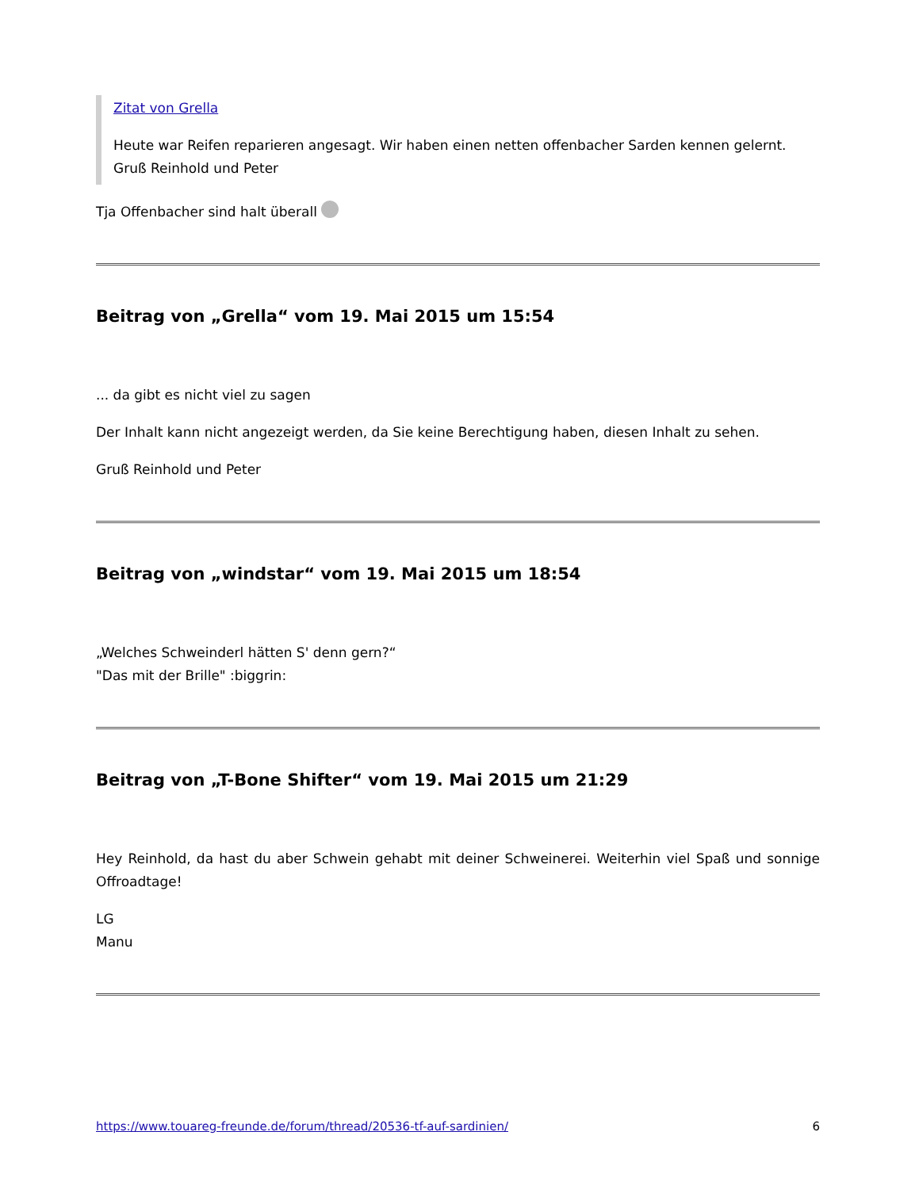Zitat von Grella
Heute war Reifen reparieren angesagt. Wir haben einen netten offenbacher Sarden kennen gelernt.
Gruß Reinhold und Peter
Tja Offenbacher sind halt überall
Beitrag von „Grella“ vom 19. Mai 2015 um 15:54
... da gibt es nicht viel zu sagen
Der Inhalt kann nicht angezeigt werden, da Sie keine Berechtigung haben, diesen Inhalt zu sehen.
Gruß Reinhold und Peter
Beitrag von „windstar“ vom 19. Mai 2015 um 18:54
„Welches Schweinderl hätten S' denn gern?“
"Das mit der Brille" :biggrin:
Beitrag von „T-Bone Shifter“ vom 19. Mai 2015 um 21:29
Hey Reinhold, da hast du aber Schwein gehabt mit deiner Schweinerei. Weiterhin viel Spaß und sonnige Offroadtage!
LG
Manu
https://www.touareg-freunde.de/forum/thread/20536-tf-auf-sardinien/ 6